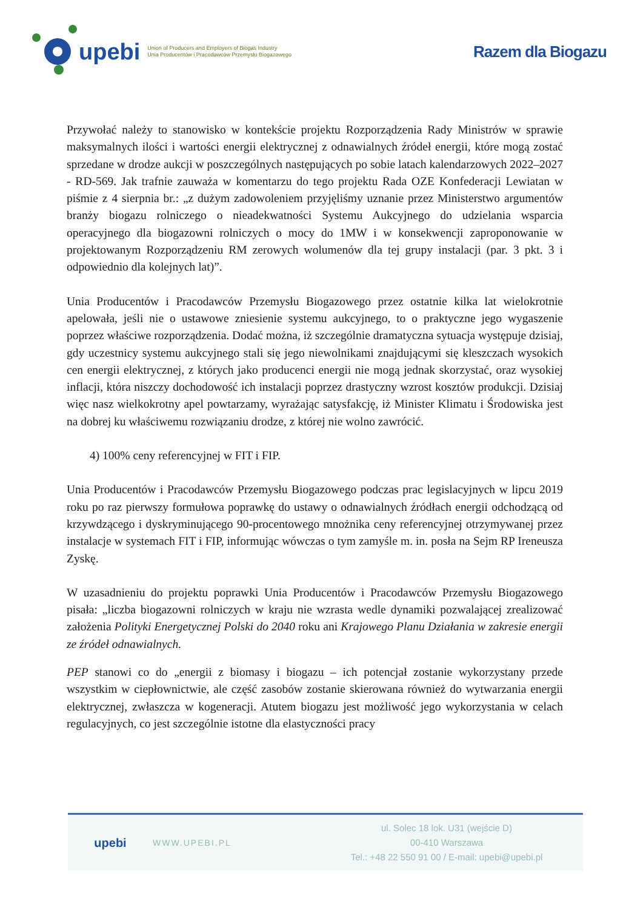upebi Union of Producers and Employers of Biogas Industry
Unia Producentów i Pracodawców Przemysłu Biogazowego Razem dla Biogazu
Przywołać należy to stanowisko w kontekście projektu Rozporządzenia Rady Ministrów w sprawie maksymalnych ilości i wartości energii elektrycznej z odnawialnych źródeł energii, które mogą zostać sprzedane w drodze aukcji w poszczególnych następujących po sobie latach kalendarzowych 2022–2027 - RD-569. Jak trafnie zauważa w komentarzu do tego projektu Rada OZE Konfederacji Lewiatan w piśmie z 4 sierpnia br.: „z dużym zadowoleniem przyjęliśmy uznanie przez Ministerstwo argumentów branży biogazu rolniczego o nieadekwatności Systemu Aukcyjnego do udzielania wsparcia operacyjnego dla biogazowni rolniczych o mocy do 1MW i w konsekwencji zaproponowanie w projektowanym Rozporządzeniu RM zerowych wolumenów dla tej grupy instalacji (par. 3 pkt. 3 i odpowiednio dla kolejnych lat)”.
Unia Producentów i Pracodawców Przemysłu Biogazowego przez ostatnie kilka lat wielokrotnie apelowała, jeśli nie o ustawowe zniesienie systemu aukcyjnego, to o praktyczne jego wygaszenie poprzez właściwe rozporządzenia. Dodać można, iż szczególnie dramatyczna sytuacja występuje dzisiaj, gdy uczestnicy systemu aukcyjnego stali się jego niewolnikami znajdującymi się kleszczach wysokich cen energii elektrycznej, z których jako producenci energii nie mogą jednak skorzystać, oraz wysokiej inflacji, która niszczy dochodowość ich instalacji poprzez drastyczny wzrost kosztów produkcji. Dzisiaj więc nasz wielkokrotny apel powtarzamy, wyrażając satysfakcję, iż Minister Klimatu i Środowiska jest na dobrej ku właściwemu rozwiązaniu drodze, z której nie wolno zawrócić.
4) 100% ceny referencyjnej w FIT i FIP.
Unia Producentów i Pracodawców Przemysłu Biogazowego podczas prac legislacyjnych w lipcu 2019 roku po raz pierwszy formułowa poprawkę do ustawy o odnawialnych źródłach energii odchodzącą od krzywdzącego i dyskryminującego 90-procentowego mnożnika ceny referencyjnej otrzymywanej przez instalacje w systemach FIT i FIP, informując wówczas o tym zamyśle m. in. posła na Sejm RP Ireneusza Zyskę.
W uzasadnieniu do projektu poprawki Unia Producentów i Pracodawców Przemysłu Biogazowego pisała: „liczba biogazowni rolniczych w kraju nie wzrasta wedle dynamiki pozwalającej zrealizować założenia Polityki Energetycznej Polski do 2040 roku ani Krajowego Planu Działania w zakresie energii ze źródeł odnawialnych.
PEP stanowi co do „energii z biomasy i biogazu – ich potencjał zostanie wykorzystany przede wszystkim w ciepłownictwie, ale część zasobów zostanie skierowana również do wytwarzania energii elektrycznej, zwłaszcza w kogeneracji. Atutem biogazu jest możliwość jego wykorzystania w celach regulacyjnych, co jest szczególnie istotne dla elastyczności pracy
upebi
WWW.UPEBI.PL
ul. Solec 18 lok. U31 (wejście D)
00-410 Warszawa
Tel.: +48 22 550 91 00 / E-mail: upebi@upebi.pl